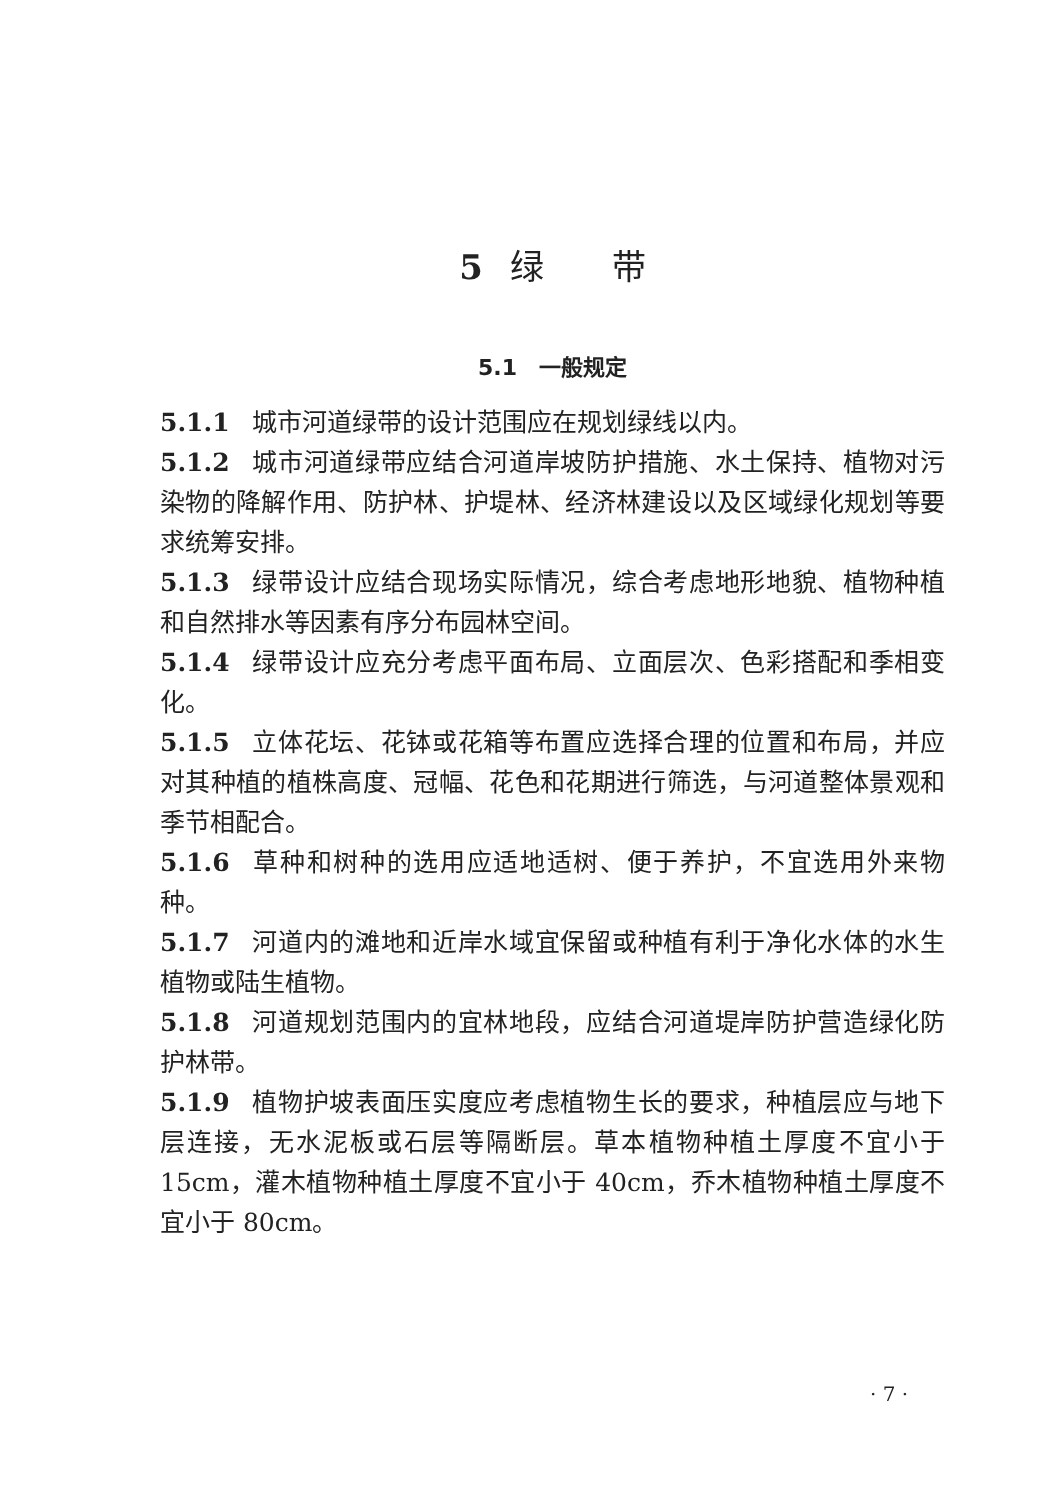5 绿　　带
5.1　一般规定
5.1.1 城市河道绿带的设计范围应在规划绿线以内。
5.1.2 城市河道绿带应结合河道岸坡防护措施、水土保持、植物对污染物的降解作用、防护林、护堤林、经济林建设以及区域绿化规划等要求统筹安排。
5.1.3 绿带设计应结合现场实际情况，综合考虑地形地貌、植物种植和自然排水等因素有序分布园林空间。
5.1.4 绿带设计应充分考虑平面布局、立面层次、色彩搭配和季相变化。
5.1.5 立体花坛、花钵或花箱等布置应选择合理的位置和布局，并应对其种植的植株高度、冠幅、花色和花期进行筛选，与河道整体景观和季节相配合。
5.1.6 草种和树种的选用应适地适树、便于养护，不宜选用外来物种。
5.1.7 河道内的滩地和近岸水域宜保留或种植有利于净化水体的水生植物或陆生植物。
5.1.8 河道规划范围内的宜林地段，应结合河道堤岸防护营造绿化防护林带。
5.1.9 植物护坡表面压实度应考虑植物生长的要求，种植层应与地下层连接，无水泥板或石层等隔断层。草本植物种植土厚度不宜小于 15cm，灌木植物种植土厚度不宜小于 40cm，乔木植物种植土厚度不宜小于 80cm。
· 7 ·